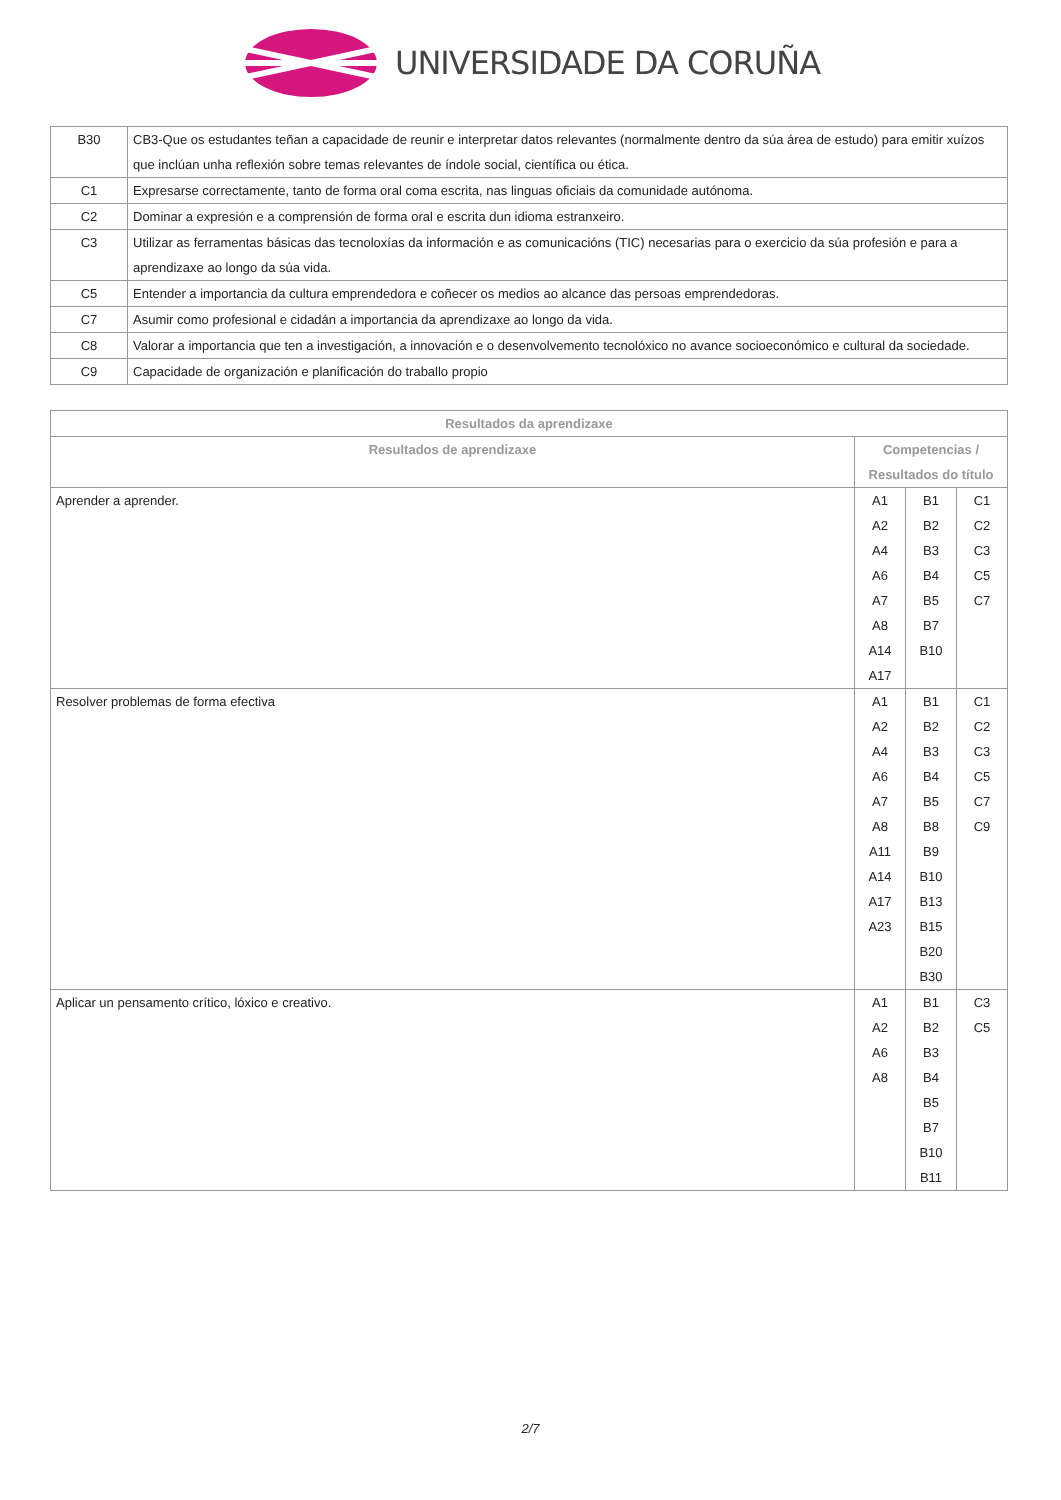UNIVERSIDADE DA CORUÑA
| B30 | CB3-Que os estudantes teñan a capacidade de reunir e interpretar datos relevantes (normalmente dentro da súa área de estudo) para emitir xuízos que inclúan unha reflexión sobre temas relevantes de índole social, científica ou ética. |
| C1 | Expresarse correctamente, tanto de forma oral coma escrita, nas linguas oficiais da comunidade autónoma. |
| C2 | Dominar a expresión e a comprensión de forma oral e escrita dun idioma estranxeiro. |
| C3 | Utilizar as ferramentas básicas das tecnoloxías da información e as comunicacións (TIC) necesarias para o exercicio da súa profesión e para a aprendizaxe ao longo da súa vida. |
| C5 | Entender a importancia da cultura emprendedora e coñecer os medios ao alcance das persoas emprendedoras. |
| C7 | Asumir como profesional e cidadán a importancia da aprendizaxe ao longo da vida. |
| C8 | Valorar a importancia que ten a investigación, a innovación e o desenvolvemento tecnolóxico no avance socioeconómico e cultural da sociedade. |
| C9 | Capacidade de organización e planificación do traballo propio |
| Resultados da aprendizaxe | | | |
| --- | --- | --- | --- |
| Resultados de aprendizaxe | Competencias / Resultados do título | | |
| Aprender a aprender. | A1 A2 A4 A6 A7 A8 A14 A17 | B1 B2 B3 B4 B5 B7 B10 | C1 C2 C3 C5 C7 |
| Resolver problemas de forma efectiva | A1 A2 A4 A6 A7 A8 A11 A14 A17 A23 | B1 B2 B3 B4 B5 B8 B9 B10 B13 B15 B20 B30 | C1 C2 C3 C5 C7 C9 |
| Aplicar un pensamento crítico, lóxico e creativo. | A1 A2 A6 A8 | B1 B2 B3 B4 B5 B7 B10 B11 | C3 C5 |
2/7